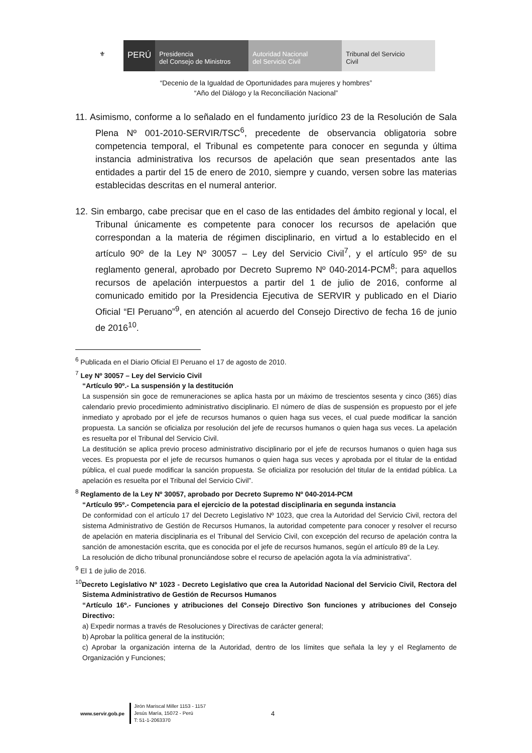⚜
PERÚ
Presidencia
del Consejo de Ministros
Autoridad Nacional
del Servicio Civil
Tribunal del Servicio
Civil
“Decenio de la Igualdad de Oportunidades para mujeres y hombres”
“Año del Diálogo y la Reconciliación Nacional”
11. Asimismo, conforme a lo señalado en el fundamento jurídico 23 de la Resolución de Sala Plena Nº 001-2010-SERVIR/TSC<sup>6</sup>, precedente de observancia obligatoria sobre competencia temporal, el Tribunal es competente para conocer en segunda y última instancia administrativa los recursos de apelación que sean presentados ante las entidades a partir del 15 de enero de 2010, siempre y cuando, versen sobre las materias establecidas descritas en el numeral anterior.
12. Sin embargo, cabe precisar que en el caso de las entidades del ámbito regional y local, el Tribunal únicamente es competente para conocer los recursos de apelación que correspondan a la materia de régimen disciplinario, en virtud a lo establecido en el artículo 90º de la Ley Nº 30057 – Ley del Servicio Civil<sup>7</sup>, y el artículo 95º de su reglamento general, aprobado por Decreto Supremo Nº 040-2014-PCM<sup>8</sup>; para aquellos recursos de apelación interpuestos a partir del 1 de julio de 2016, conforme al comunicado emitido por la Presidencia Ejecutiva de SERVIR y publicado en el Diario Oficial “El Peruano”<sup>9</sup>, en atención al acuerdo del Consejo Directivo de fecha 16 de junio de 2016<sup>10</sup>.
<sup>6</sup> Publicada en el Diario Oficial El Peruano el 17 de agosto de 2010.
<sup>7</sup> Ley Nº 30057 – Ley del Servicio Civil
“Artículo 90º.- La suspensión y la destitución
La suspensión sin goce de remuneraciones se aplica hasta por un máximo de trescientos sesenta y cinco (365) días calendario previo procedimiento administrativo disciplinario. El número de días de suspensión es propuesto por el jefe inmediato y aprobado por el jefe de recursos humanos o quien haga sus veces, el cual puede modificar la sanción propuesta. La sanción se oficializa por resolución del jefe de recursos humanos o quien haga sus veces. La apelación es resuelta por el Tribunal del Servicio Civil.
La destitución se aplica previo proceso administrativo disciplinario por el jefe de recursos humanos o quien haga sus veces. Es propuesta por el jefe de recursos humanos o quien haga sus veces y aprobada por el titular de la entidad pública, el cual puede modificar la sanción propuesta. Se oficializa por resolución del titular de la entidad pública. La apelación es resuelta por el Tribunal del Servicio Civil”.
<sup>8</sup> Reglamento de la Ley Nº 30057, aprobado por Decreto Supremo Nº 040-2014-PCM
“Artículo 95º.- Competencia para el ejercicio de la potestad disciplinaria en segunda instancia
De conformidad con el artículo 17 del Decreto Legislativo Nº 1023, que crea la Autoridad del Servicio Civil, rectora del sistema Administrativo de Gestión de Recursos Humanos, la autoridad competente para conocer y resolver el recurso de apelación en materia disciplinaria es el Tribunal del Servicio Civil, con excepción del recurso de apelación contra la sanción de amonestación escrita, que es conocida por el jefe de recursos humanos, según el artículo 89 de la Ley.
La resolución de dicho tribunal pronunciándose sobre el recurso de apelación agota la vía administrativa”.
<sup>9</sup> El 1 de julio de 2016.
<sup>10</sup> Decreto Legislativo Nº 1023 - Decreto Legislativo que crea la Autoridad Nacional del Servicio Civil, Rectora del Sistema Administrativo de Gestión de Recursos Humanos
“Artículo 16º.- Funciones y atribuciones del Consejo Directivo Son funciones y atribuciones del Consejo Directivo:
a) Expedir normas a través de Resoluciones y Directivas de carácter general;
b) Aprobar la política general de la institución;
c) Aprobar la organización interna de la Autoridad, dentro de los límites que señala la ley y el Reglamento de Organización y Funciones;
www.servir.gob.pe Jirón Mariscal Miller 1153 - 1157
Jesús María, 15072 - Perú
T: 51-1-2063370 4